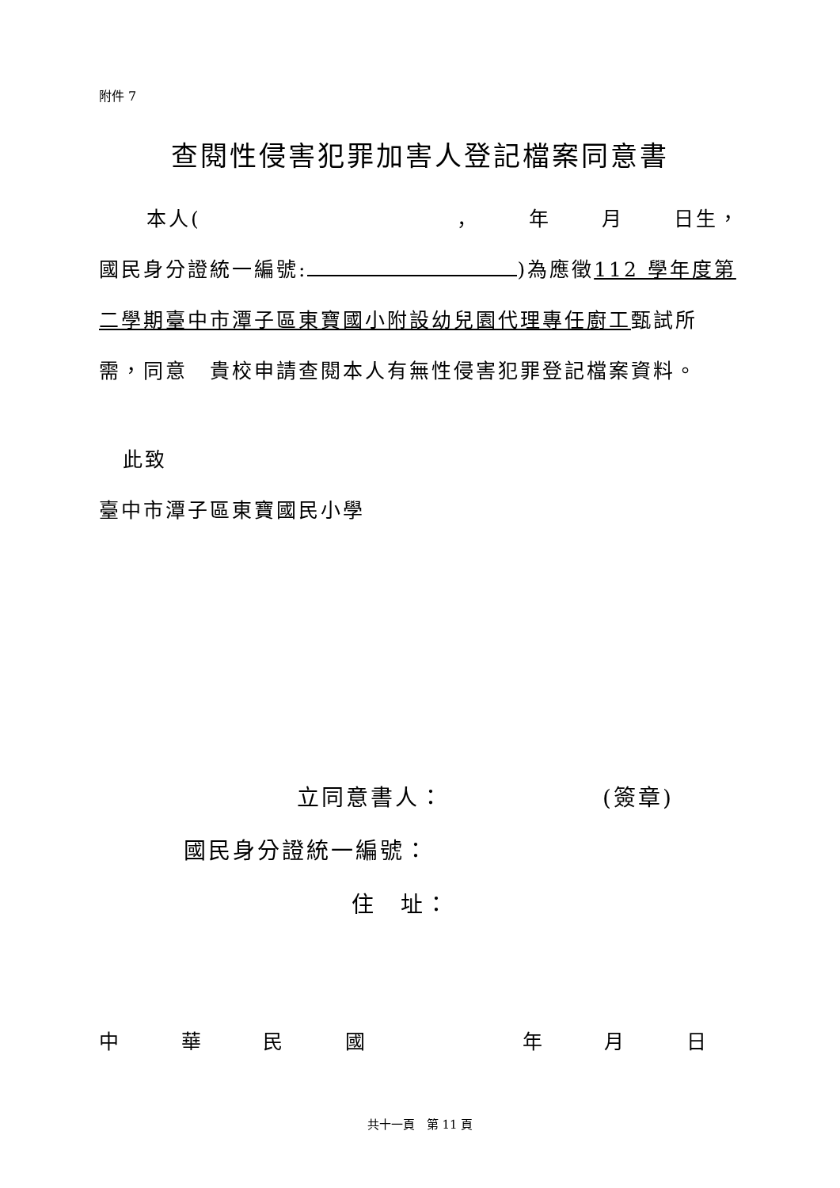附件 7
查閱性侵害犯罪加害人登記檔案同意書
本人(， 年 月 日生，
國民身分證統一編號: )為應徵112 學年度第二學期臺中市潭子區東寶國小附設幼兒園代理專任廚工甄試所需，同意　貴校申請查閱本人有無性侵害犯罪登記檔案資料。
此致
臺中市潭子區東寶國民小學
立同意書人： (簽章)
國民身分證統一編號：
住　址：
中華民國年月日
共十一頁　第 11 頁